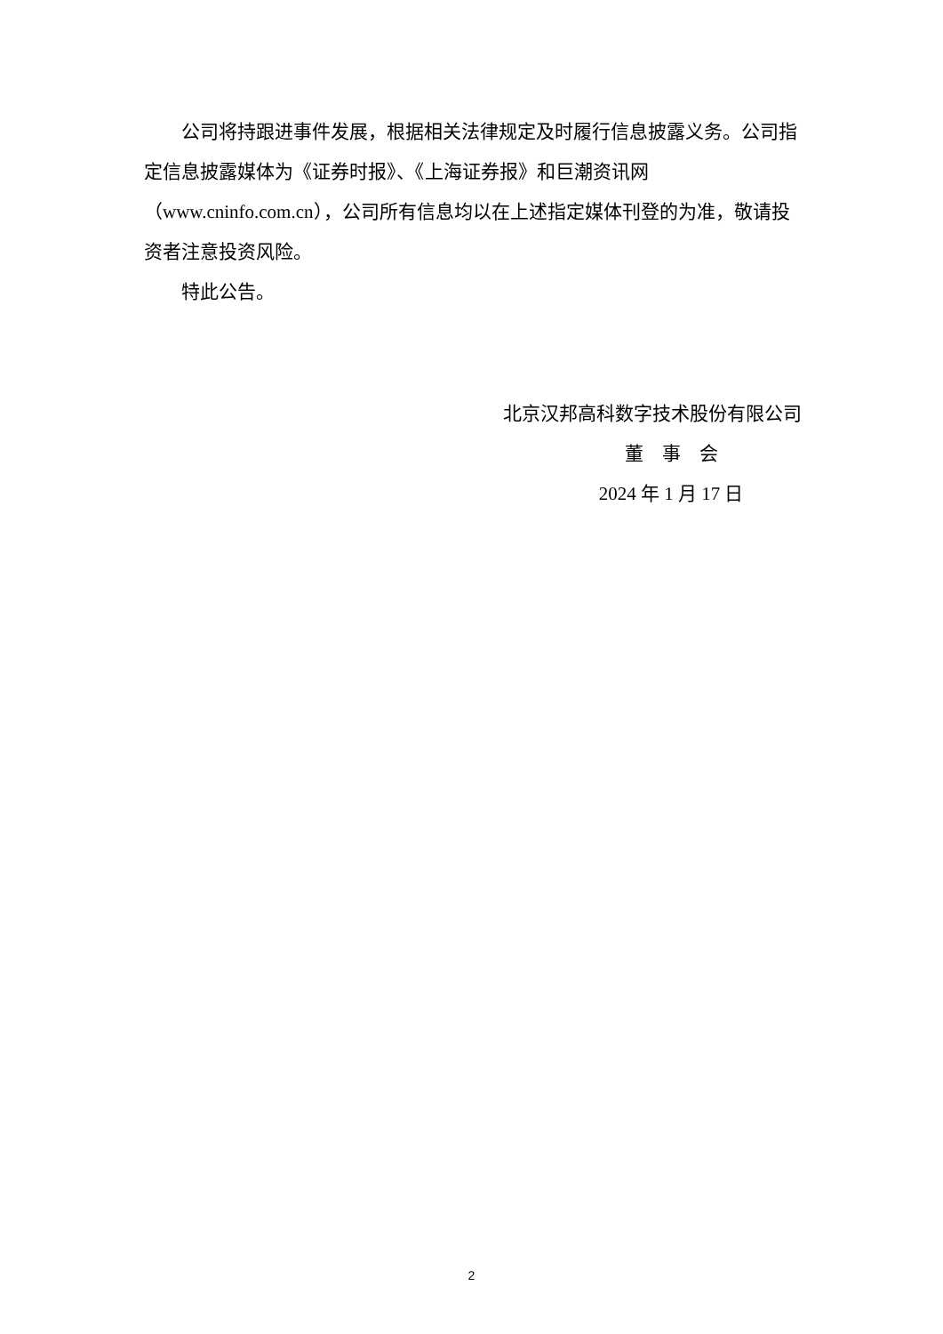公司将持跟进事件发展，根据相关法律规定及时履行信息披露义务。公司指定信息披露媒体为《证券时报》、《上海证券报》和巨潮资讯网（www.cninfo.com.cn），公司所有信息均以在上述指定媒体刊登的为准，敬请投资者注意投资风险。
特此公告。
北京汉邦高科数字技术股份有限公司
董　事　会
2024 年 1 月 17 日
2